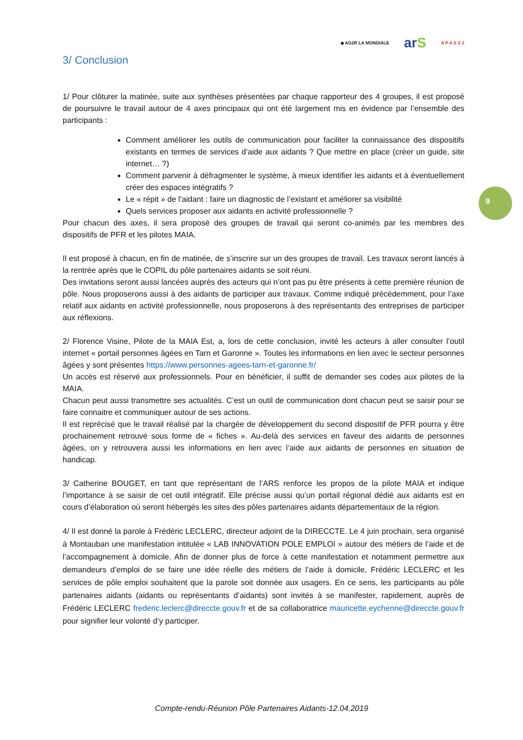◆ AG2R LA MONDIALE arS A P A S S 2
3/ Conclusion
1/ Pour clôturer la matinée, suite aux synthèses présentées par chaque rapporteur des 4 groupes, il est proposé de poursuivre le travail autour de 4 axes principaux qui ont été largement mis en évidence par l’ensemble des participants :
Comment améliorer les outils de communication pour faciliter la connaissance des dispositifs existants en termes de services d’aide aux aidants ? Que mettre en place (créer un guide, site internet… ?)
Comment parvenir à défragmenter le système, à mieux identifier les aidants et à éventuellement créer des espaces intégratifs ?
Le « répit » de l’aidant : faire un diagnostic de l’existant et améliorer sa visibilité
Quels services proposer aux aidants en activité professionnelle ?
Pour chacun des axes, il sera proposé des groupes de travail qui seront co-animés par les membres des dispositifs de PFR et les pilotes MAIA.
Il est proposé à chacun, en fin de matinée, de s’inscrire sur un des groupes de travail. Les travaux seront lancés à la rentrée après que le COPIL du pôle partenaires aidants se soit réuni.
Des invitations seront aussi lancées auprès des acteurs qui n’ont pas pu être présents à cette première réunion de pôle. Nous proposerons aussi à des aidants de participer aux travaux. Comme indiqué précédemment, pour l’axe relatif aux aidants en activité professionnelle, nous proposerons à des représentants des entreprises de participer aux réflexions.
2/ Florence Visine, Pilote de la MAIA Est, a, lors de cette conclusion, invité les acteurs à aller consulter l’outil internet « portail personnes âgées en Tarn et Garonne ». Toutes les informations en lien avec le secteur personnes âgées y sont présentes https://www.personnes-agees-tarn-et-garonne.fr/
Un accès est réservé aux professionnels. Pour en bénéficier, il suffit de demander ses codes aux pilotes de la MAIA.
Chacun peut aussi transmettre ses actualités. C’est un outil de communication dont chacun peut se saisir pour se faire connaitre et communiquer autour de ses actions.
Il est reprécisé que le travail réalisé par la chargée de développement du second dispositif de PFR pourra y être prochainement retrouvé sous forme de « fiches ». Au-delà des services en faveur des aidants de personnes âgées, on y retrouvera aussi les informations en lien avec l’aide aux aidants de personnes en situation de handicap.
3/ Catherine BOUGET, en tant que représentant de l’ARS renforce les propos de la pilote MAIA et indique l’importance à se saisir de cet outil intégratif. Elle précise aussi qu’un portail régional dédié aux aidants est en cours d’élaboration où seront hébergés les sites des pôles partenaires aidants départementaux de la région.
4/ Il est donné la parole à Frédéric LECLERC, directeur adjoint de la DIRECCTE. Le 4 juin prochain, sera organisé à Montauban une manifestation intitulée « LAB INNOVATION POLE EMPLOI » autour des métiers de l’aide et de l’accompagnement à domicile. Afin de donner plus de force à cette manifestation et notamment permettre aux demandeurs d’emploi de se faire une idée réelle des métiers de l’aide à domicile, Frédéric LECLERC et les services de pôle emploi souhaitent que la parole soit donnée aux usagers. En ce sens, les participants au pôle partenaires aidants (aidants ou représentants d’aidants) sont invités à se manifester, rapidement, auprès de Frédéric LECLERC frederic.leclerc@direccte.gouv.fr et de sa collaboratrice mauricette.eychenne@direccte.gouv.fr pour signifier leur volonté d’y participer.
9
Compte-rendu-Réunion Pôle Partenaires Aidants-12.04.2019